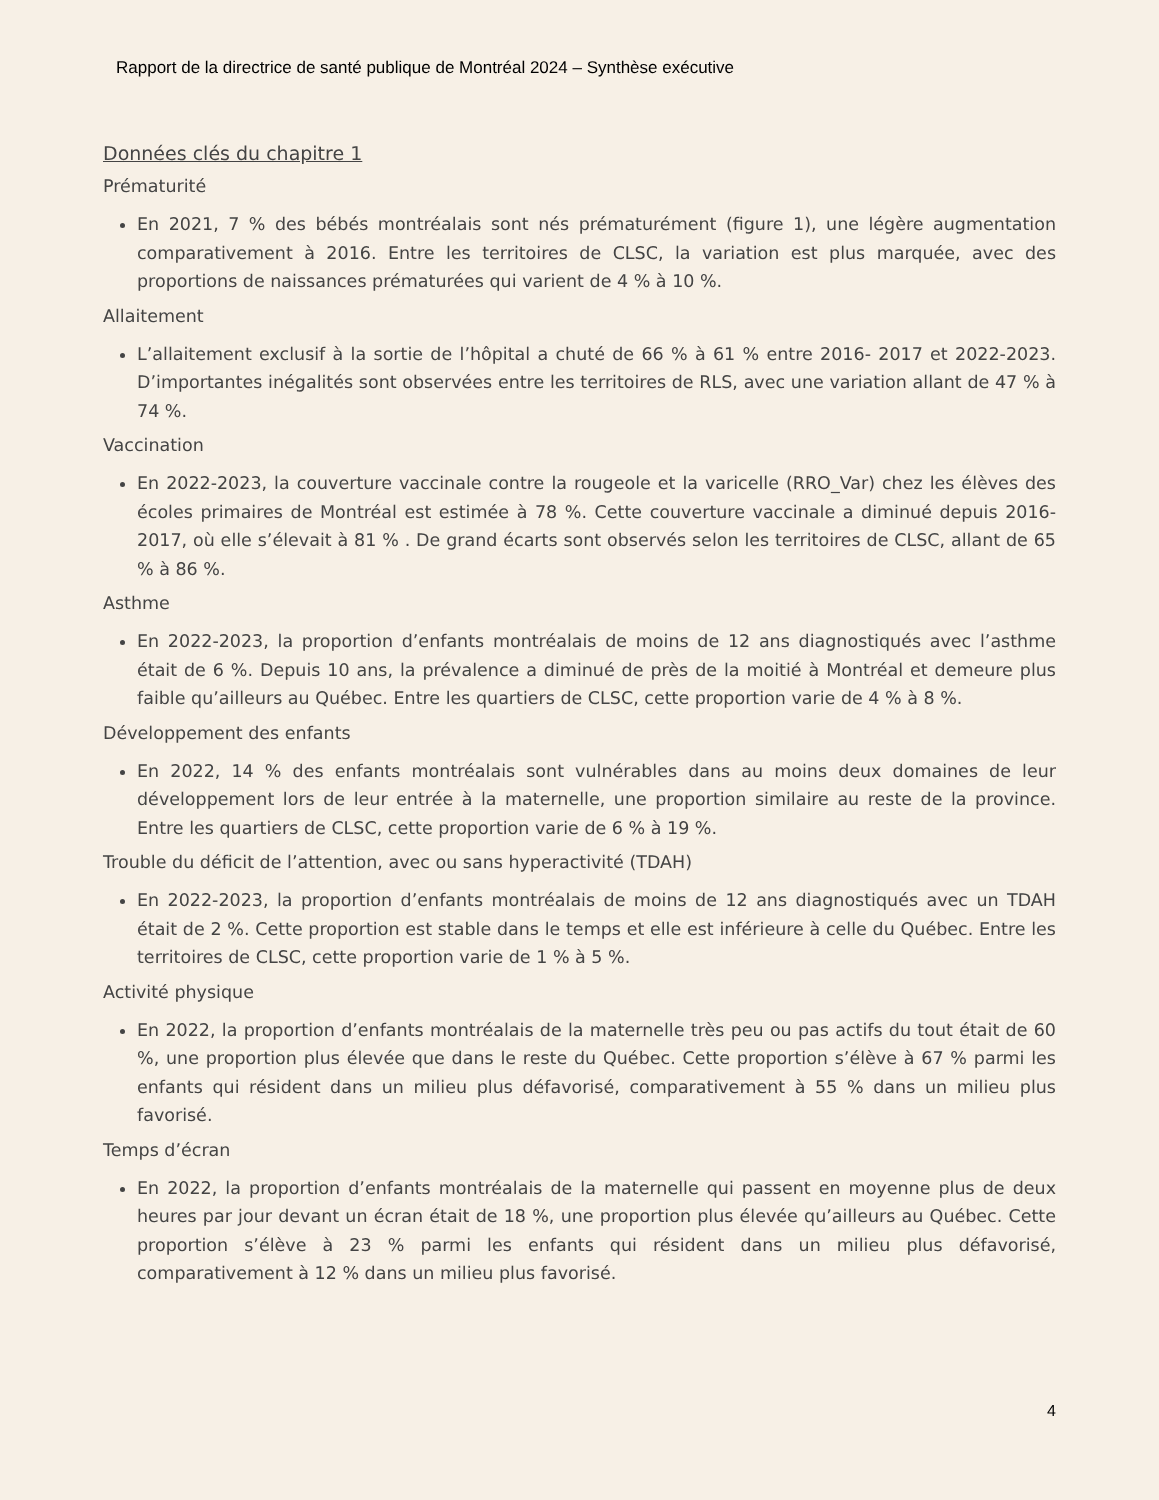Rapport de la directrice de santé publique de Montréal 2024 – Synthèse exécutive
Données clés du chapitre 1
Prématurité
En 2021, 7 % des bébés montréalais sont nés prématurément (figure 1), une légère augmentation comparativement à 2016. Entre les territoires de CLSC, la variation est plus marquée, avec des proportions de naissances prématurées qui varient de 4 % à 10 %.
Allaitement
L’allaitement exclusif à la sortie de l’hôpital a chuté de 66 % à 61 % entre 2016- 2017 et 2022-2023. D’importantes inégalités sont observées entre les territoires de RLS, avec une variation allant de 47 % à 74 %.
Vaccination
En 2022-2023, la couverture vaccinale contre la rougeole et la varicelle (RRO_Var) chez les élèves des écoles primaires de Montréal est estimée à 78 %. Cette couverture vaccinale a diminué depuis 2016-2017, où elle s’élevait à 81 % . De grand écarts sont observés selon les territoires de CLSC, allant de 65 % à 86 %.
Asthme
En 2022-2023, la proportion d’enfants montréalais de moins de 12 ans diagnostiqués avec l’asthme était de 6 %. Depuis 10 ans, la prévalence a diminué de près de la moitié à Montréal et demeure plus faible qu’ailleurs au Québec. Entre les quartiers de CLSC, cette proportion varie de 4 % à 8 %.
Développement des enfants
En 2022, 14 % des enfants montréalais sont vulnérables dans au moins deux domaines de leur développement lors de leur entrée à la maternelle, une proportion similaire au reste de la province. Entre les quartiers de CLSC, cette proportion varie de 6 % à 19 %.
Trouble du déficit de l’attention, avec ou sans hyperactivité (TDAH)
En 2022-2023, la proportion d’enfants montréalais de moins de 12 ans diagnostiqués avec un TDAH était de 2 %. Cette proportion est stable dans le temps et elle est inférieure à celle du Québec. Entre les territoires de CLSC, cette proportion varie de 1 % à 5 %.
Activité physique
En 2022, la proportion d’enfants montréalais de la maternelle très peu ou pas actifs du tout était de 60 %, une proportion plus élevée que dans le reste du Québec. Cette proportion s’élève à 67 % parmi les enfants qui résident dans un milieu plus défavorisé, comparativement à 55 % dans un milieu plus favorisé.
Temps d’écran
En 2022, la proportion d’enfants montréalais de la maternelle qui passent en moyenne plus de deux heures par jour devant un écran était de 18 %, une proportion plus élevée qu’ailleurs au Québec. Cette proportion s’élève à 23 % parmi les enfants qui résident dans un milieu plus défavorisé, comparativement à 12 % dans un milieu plus favorisé.
4